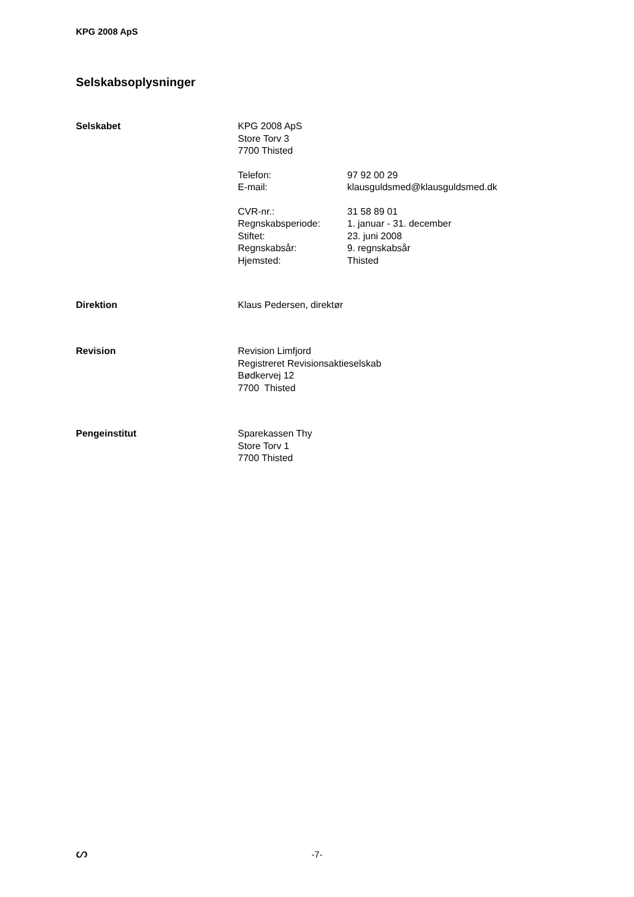KPG 2008 ApS
Selskabsoplysninger
Selskabet KPG 2008 ApS
Store Torv 3
7700 Thisted
Telefon: 97 92 00 29
E-mail: klausguldsmed@klausguldsmed.dk
CVR-nr.: 31 58 89 01
Regnskabsperiode: 1. januar - 31. december
Stiftet: 23. juni 2008
Regnskabsår: 9. regnskabsår
Hjemsted: Thisted
Direktion Klaus Pedersen, direktør
Revision Revision Limfjord
Registreret Revisionsaktieselskab
Bødkervej 12
7700 Thisted
Pengeinstitut Sparekassen Thy
Store Torv 1
7700 Thisted
ᔕ
-7-